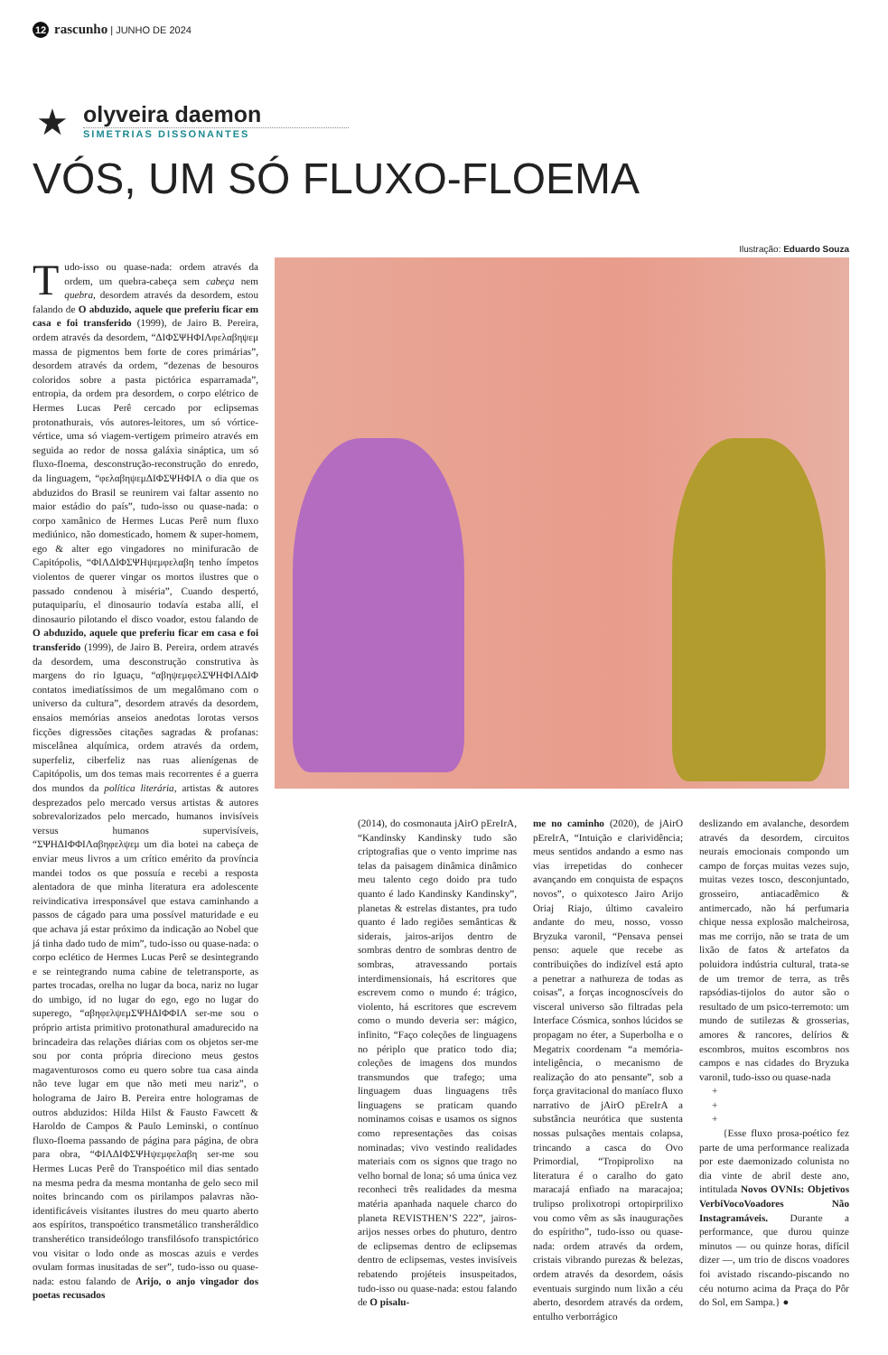12 rascunho | JUNHO DE 2024
★
olyveira daemon
SIMETRIAS DISSONANTES
VÓS, UM SÓ FLUXO-FLOEMA
Ilustração: Eduardo Souza
Tudo-isso ou quase-nada: ordem através da ordem, um quebra-cabeça sem cabeça nem quebra, desordem através da desordem, estou falando de O abduzido, aquele que preferiu ficar em casa e foi transferido (1999), de Jairo B. Pereira, ordem através da desordem, “ΔΙΦΣΨΗΦΙΛφελαβηψεμ massa de pigmentos bem forte de cores primárias”, desordem através da ordem, “dezenas de besouros coloridos sobre a pasta pictórica esparramada”, entropia, da ordem pra desordem, o corpo elétrico de Hermes Lucas Perê cercado por eclipsemas protonathurais, vós autores-leitores, um só vórtice-vértice, uma só viagem-vertigem primeiro através em seguida ao redor de nossa galáxia sináptica, um só fluxo-floema, desconstrução-reconstrução do enredo, da linguagem, “φελαβηψεμΔΙΦΣΨΗΦΙΛ o dia que os abduzidos do Brasil se reunirem vai faltar assento no maior estádio do país”, tudo-isso ou quase-nada: o corpo xamânico de Hermes Lucas Perê num fluxo mediúnico, não domesticado, homem & super-homem, ego & alter ego vingadores no minifuracão de Capitópolis, “ΦΙΛΔΙΦΣΨΗψεμφελαβη tenho ímpetos violentos de querer vingar os mortos ilustres que o passado condenou à miséria”, Cuando despertó, putaquiparíu, el dinosaurio todavía estaba allí, el dinosaurio pilotando el disco voador, estou falando de O abduzido, aquele que preferiu ficar em casa e foi transferido (1999), de Jairo B. Pereira, ordem através da desordem, uma desconstrução construtiva às margens do rio Iguaçu, “αβηψεμφελΣΨΗΦΙΛΔΙΦ contatos imediatíssimos de um megalômano com o universo da cultura”, desordem através da desordem, ensaios memórias anseios anedotas lorotas versos ficções digressões citações sagradas & profanas: miscelânea alquímica, ordem através da ordem, superfeliz, ciberfeliz nas ruas alienígenas de Capitópolis, um dos temas mais recorrentes é a guerra dos mundos da política literária, artistas & autores desprezados pelo mercado versus artistas & autores sobrevalorizados pelo mercado, humanos invisíveis versus humanos supervisíveis, “ΣΨΗΔΙΦΦΙΛαβηφελψεμ um dia botei na cabeça de enviar meus livros a um crítico emérito da província mandei todos os que possuía e recebi a resposta alentadora de que minha literatura era adolescente reivindicativa irresponsável que estava caminhando a passos de cágado para uma possível maturidade e eu que achava já estar próximo da indicação ao Nobel que já tinha dado tudo de mim”, tudo-isso ou quase-nada: o corpo eclético de Hermes Lucas Perê se desintegrando e se reintegrando numa cabine de teletransporte, as partes trocadas, orelha no lugar da boca, nariz no lugar do umbigo, id no lugar do ego, ego no lugar do superego, “αβηφελψεμΣΨΗΔΙΦΦΙΛ ser-me sou o próprio artista primitivo protonathural amadurecido na brincadeira das relações diárias com os objetos ser-me sou por conta própria direciono meus gestos magaventurosos como eu quero sobre tua casa ainda não teve lugar em que não meti meu nariz”, o holograma de Jairo B. Pereira entre hologramas de outros abduzidos: Hilda Hilst & Fausto Fawcett & Haroldo de Campos & Paulo Leminski, o contínuo fluxo-floema passando de página para página, de obra para obra, “ΦΙΛΔΙΦΣΨΗψεμφελαβη ser-me sou Hermes Lucas Perê do Transpoético mil dias sentado na mesma pedra da mesma montanha de gelo seco mil noites brincando com os pirilampos palavras não-identificáveis visitantes ilustres do meu quarto aberto aos espíritos, transpoético transmetálico transheráldico transherético transideólogo transfilósofo transpictórico vou visitar o lodo onde as moscas azuis e verdes ovulam formas inusitadas de ser”, tudo-isso ou quase-nada: estou falando de Arijo, o anjo vingador dos poetas recusados
(2014), do cosmonauta jAirO pEreIrA, “Kandinsky Kandinsky tudo são criptografias que o vento imprime nas telas da paisagem dinâmica dinâmico meu talento cego doido pra tudo quanto é lado Kandinsky Kandinsky”, planetas & estrelas distantes, pra tudo quanto é lado regiões semânticas & siderais, jairos-arijos dentro de sombras dentro de sombras dentro de sombras, atravessando portais interdimensionais, há escritores que escrevem como o mundo é: trágico, violento, há escritores que escrevem como o mundo deveria ser: mágico, infinito, “Faço coleções de linguagens no périplo que pratico todo dia; coleções de imagens dos mundos transmundos que trafego; uma linguagem duas linguagens três linguagens se praticam quando nominamos coisas e usamos os signos como representações das coisas nominadas; vivo vestindo realidades materiais com os signos que trago no velho bornal de lona; só uma única vez reconheci três realidades da mesma matéria apanhada naquele charco do planeta REVISTHEN’S 222”, jairos-arijos nesses orbes do phuturo, dentro de eclipsemas dentro de eclipsemas dentro de eclipsemas, vestes invisíveis rebatendo projéteis insuspeitados, tudo-isso ou quase-nada: estou falando de O pisalu-
me no caminho (2020), de jAirO pEreIrA, “Intuição e clarividência; meus sentidos andando a esmo nas vias irrepetidas do conhecer avançando em conquista de espaços novos”, o quixotesco Jairo Arijo Oriaj Riajo, último cavaleiro andante do meu, nosso, vosso Bryzuka varonil, “Pensava pensei penso: aquele que recebe as contribuições do indizível está apto a penetrar a nathureza de todas as coisas”, a forças incognoscíveis do visceral universo são filtradas pela Interface Cósmica, sonhos lúcidos se propagam no éter, a Superbolha e o Megatrix coordenam “a memória-inteligência, o mecanismo de realização do ato pensante”, sob a força gravitacional do maníaco fluxo narrativo de jAirO pEreIrA a substância neurótica que sustenta nossas pulsações mentais colapsa, trincando a casca do Ovo Primordial, “Tropiprolixo na literatura é o caralho do gato maracajá enfiado na maracajoa; trulipso prolixotropi ortopirprilixo vou como vêm as sãs inaugurações do espíritho”, tudo-isso ou quase-nada: ordem através da ordem, cristais vibrando purezas & belezas, ordem através da desordem, oásis eventuais surgindo num lixão a céu aberto, desordem através da ordem, entulho verborrágico
deslizando em avalanche, desordem através da desordem, circuitos neurais emocionais compondo um campo de forças muitas vezes sujo, muitas vezes tosco, desconjuntado, grosseiro, antiacadêmico & antimercado, não há perfumaria chique nessa explosão malcheirosa, mas me corrijo, não se trata de um lixão de fatos & artefatos da poluidora indústria cultural, trata-se de um tremor de terra, as três rapsódias-tijolos do autor são o resultado de um psico-terremoto: um mundo de sutilezas & grosserias, amores & rancores, delírios & escombros, muitos escombros nos campos e nas cidades do Bryzuka varonil, tudo-isso ou quase-nada
+
+
+
{Esse fluxo prosa-poético fez parte de uma performance realizada por este daemonizado colunista no dia vinte de abril deste ano, intitulada Novos OVNIs: Objetivos VerbiVocoVoadores Não Instagramáveis. Durante a performance, que durou quinze minutos — ou quinze horas, difícil dizer —, um trio de discos voadores foi avistado riscando-piscando no céu noturno acima da Praça do Pôr do Sol, em Sampa.} ●